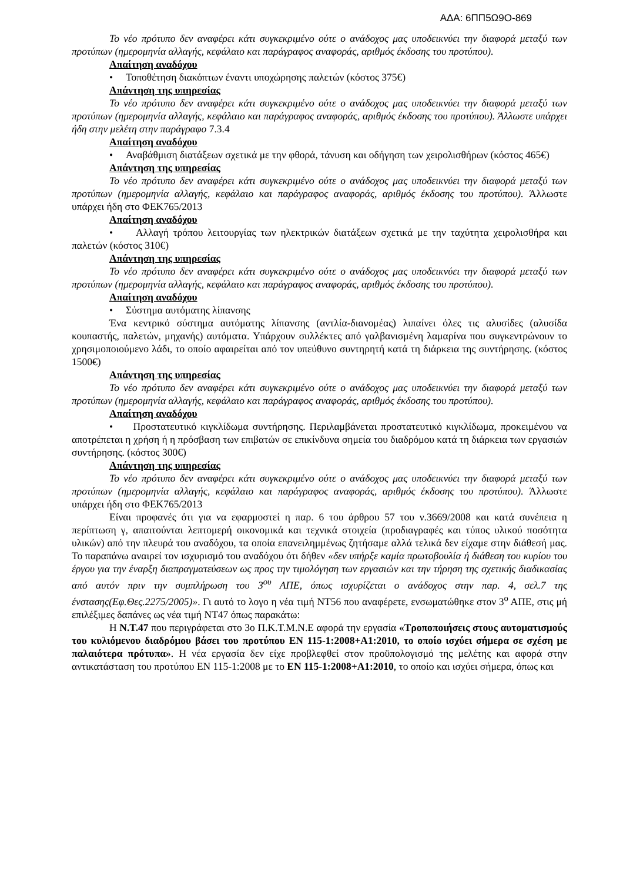ΑΔΑ: 6ΠΠ5Ω9Ο-869
Το νέο πρότυπο δεν αναφέρει κάτι συγκεκριμένο ούτε ο ανάδοχος μας υποδεικνύει την διαφορά μεταξύ των προτύπων (ημερομηνία αλλαγής, κεφάλαιο και παράγραφος αναφοράς, αριθμός έκδοσης του προτύπου).
Απαίτηση αναδόχου
• Τοποθέτηση διακόπτων έναντι υποχώρησης παλετών (κόστος 375€)
Απάντηση της υπηρεσίας
Το νέο πρότυπο δεν αναφέρει κάτι συγκεκριμένο ούτε ο ανάδοχος μας υποδεικνύει την διαφορά μεταξύ των προτύπων (ημερομηνία αλλαγής, κεφάλαιο και παράγραφος αναφοράς, αριθμός έκδοσης του προτύπου). Άλλωστε υπάρχει ήδη στην μελέτη στην παράγραφο 7.3.4
Απαίτηση αναδόχου
• Αναβάθμιση διατάξεων σχετικά με την φθορά, τάνυση και οδήγηση των χειρολισθήρων (κόστος 465€)
Απάντηση της υπηρεσίας
Το νέο πρότυπο δεν αναφέρει κάτι συγκεκριμένο ούτε ο ανάδοχος μας υποδεικνύει την διαφορά μεταξύ των προτύπων (ημερομηνία αλλαγής, κεφάλαιο και παράγραφος αναφοράς, αριθμός έκδοσης του προτύπου). Άλλωστε υπάρχει ήδη στο ΦΕΚ765/2013
Απαίτηση αναδόχου
• Αλλαγή τρόπου λειτουργίας των ηλεκτρικών διατάξεων σχετικά με την ταχύτητα χειρολισθήρα και παλετών (κόστος 310€)
Απάντηση της υπηρεσίας
Το νέο πρότυπο δεν αναφέρει κάτι συγκεκριμένο ούτε ο ανάδοχος μας υποδεικνύει την διαφορά μεταξύ των προτύπων (ημερομηνία αλλαγής, κεφάλαιο και παράγραφος αναφοράς, αριθμός έκδοσης του προτύπου).
Απαίτηση αναδόχου
• Σύστημα αυτόματης λίπανσης
Ένα κεντρικό σύστημα αυτόματης λίπανσης (αντλία-διανομέας) λιπαίνει όλες τις αλυσίδες (αλυσίδα κουπαστής, παλετών, μηχανής) αυτόματα. Υπάρχουν συλλέκτες από γαλβανισμένη λαμαρίνα που συγκεντρώνουν το χρησιμοποιούμενο λάδι, το οποίο αφαιρείται από τον υπεύθυνο συντηρητή κατά τη διάρκεια της συντήρησης. (κόστος 1500€)
Απάντηση της υπηρεσίας
Το νέο πρότυπο δεν αναφέρει κάτι συγκεκριμένο ούτε ο ανάδοχος μας υποδεικνύει την διαφορά μεταξύ των προτύπων (ημερομηνία αλλαγής, κεφάλαιο και παράγραφος αναφοράς, αριθμός έκδοσης του προτύπου).
Απαίτηση αναδόχου
• Προστατευτικό κιγκλίδωμα συντήρησης. Περιλαμβάνεται προστατευτικό κιγκλίδωμα, προκειμένου να αποτρέπεται η χρήση ή η πρόσβαση των επιβατών σε επικίνδυνα σημεία του διαδρόμου κατά τη διάρκεια των εργασιών συντήρησης. (κόστος 300€)
Απάντηση της υπηρεσίας
Το νέο πρότυπο δεν αναφέρει κάτι συγκεκριμένο ούτε ο ανάδοχος μας υποδεικνύει την διαφορά μεταξύ των προτύπων (ημερομηνία αλλαγής, κεφάλαιο και παράγραφος αναφοράς, αριθμός έκδοσης του προτύπου). Άλλωστε υπάρχει ήδη στο ΦΕΚ765/2013
Είναι προφανές ότι για να εφαρμοστεί η παρ. 6 του άρθρου 57 του ν.3669/2008 και κατά συνέπεια η περίπτωση γ, απαιτούνται λεπτομερή οικονομικά και τεχνικά στοιχεία (προδιαγραφές και τύπος υλικού ποσότητα υλικών) από την πλευρά του αναδόχου, τα οποία επανειλημμένως ζητήσαμε αλλά τελικά δεν είχαμε στην διάθεσή μας. Το παραπάνω αναιρεί τον ισχυρισμό του αναδόχου ότι δήθεν «δεν υπήρξε καμία πρωτοβουλία ή διάθεση του κυρίου του έργου για την έναρξη διαπραγματεύσεων ως προς την τιμολόγηση των εργασιών και την τήρηση της σχετικής διαδικασίας από αυτόν πριν την συμπλήρωση του 3<sup>ου</sup> ΑΠΕ, όπως ισχυρίζεται ο ανάδοχος στην παρ. 4, σελ.7 της ένστασης(Εφ.Θες.2275/2005)». Γι αυτό το λογο η νέα τιμή ΝΤ56 που αναφέρετε, ενσωματώθηκε στον 3<sup>ο</sup> ΑΠΕ, στις μή επιλέξιμες δαπάνες ως νέα τιμή ΝΤ47 όπως παρακάτω:
Η Ν.Τ.47 που περιγράφεται στο 3ο Π.Κ.Τ.Μ.Ν.Ε αφορά την εργασία «Τροποποιήσεις στους αυτοματισμούς του κυλιόμενου διαδρόμου βάσει του προτύπου EN 115-1:2008+A1:2010, το οποίο ισχύει σήμερα σε σχέση με παλαιότερα πρότυπα». Η νέα εργασία δεν είχε προβλεφθεί στον προϋπολογισμό της μελέτης και αφορά στην αντικατάσταση του προτύπου EN 115-1:2008 με το EN 115-1:2008+A1:2010, το οποίο και ισχύει σήμερα, όπως και